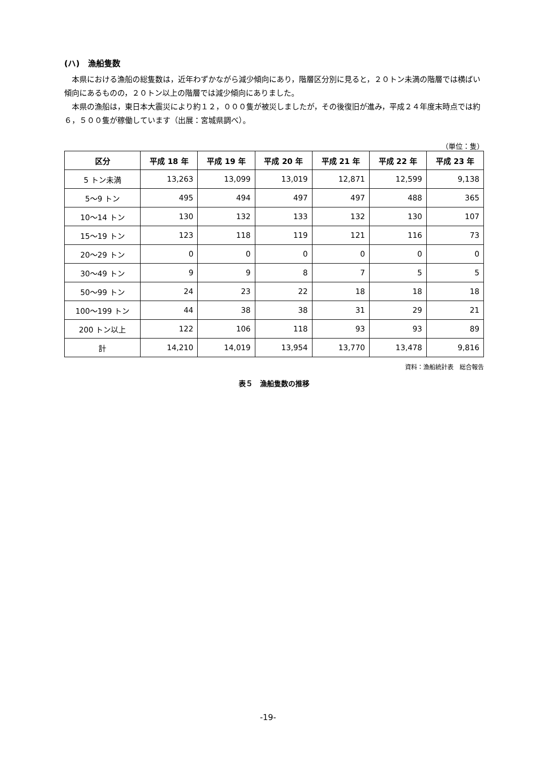(ハ)　漁船隻数
本県における漁船の総隻数は，近年わずかながら減少傾向にあり，階層区分別に見ると，２０トン未満の階層では横ばい傾向にあるものの，２０トン以上の階層では減少傾向にありました。
本県の漁船は，東日本大震災により約１２，０００隻が被災しましたが，その後復旧が進み，平成２４年度末時点では約６，５００隻が稼働しています（出展：宮城県調べ）。
（単位：隻）
| 区分 | 平成 18 年 | 平成 19 年 | 平成 20 年 | 平成 21 年 | 平成 22 年 | 平成 23 年 |
| --- | --- | --- | --- | --- | --- | --- |
| 5 トン未満 | 13,263 | 13,099 | 13,019 | 12,871 | 12,599 | 9,138 |
| 5～9 トン | 495 | 494 | 497 | 497 | 488 | 365 |
| 10～14 トン | 130 | 132 | 133 | 132 | 130 | 107 |
| 15～19 トン | 123 | 118 | 119 | 121 | 116 | 73 |
| 20～29 トン | 0 | 0 | 0 | 0 | 0 | 0 |
| 30～49 トン | 9 | 9 | 8 | 7 | 5 | 5 |
| 50～99 トン | 24 | 23 | 22 | 18 | 18 | 18 |
| 100～199 トン | 44 | 38 | 38 | 31 | 29 | 21 |
| 200 トン以上 | 122 | 106 | 118 | 93 | 93 | 89 |
| 計 | 14,210 | 14,019 | 13,954 | 13,770 | 13,478 | 9,816 |
資料：漁船統計表　総合報告
表５　漁船隻数の推移
-19-